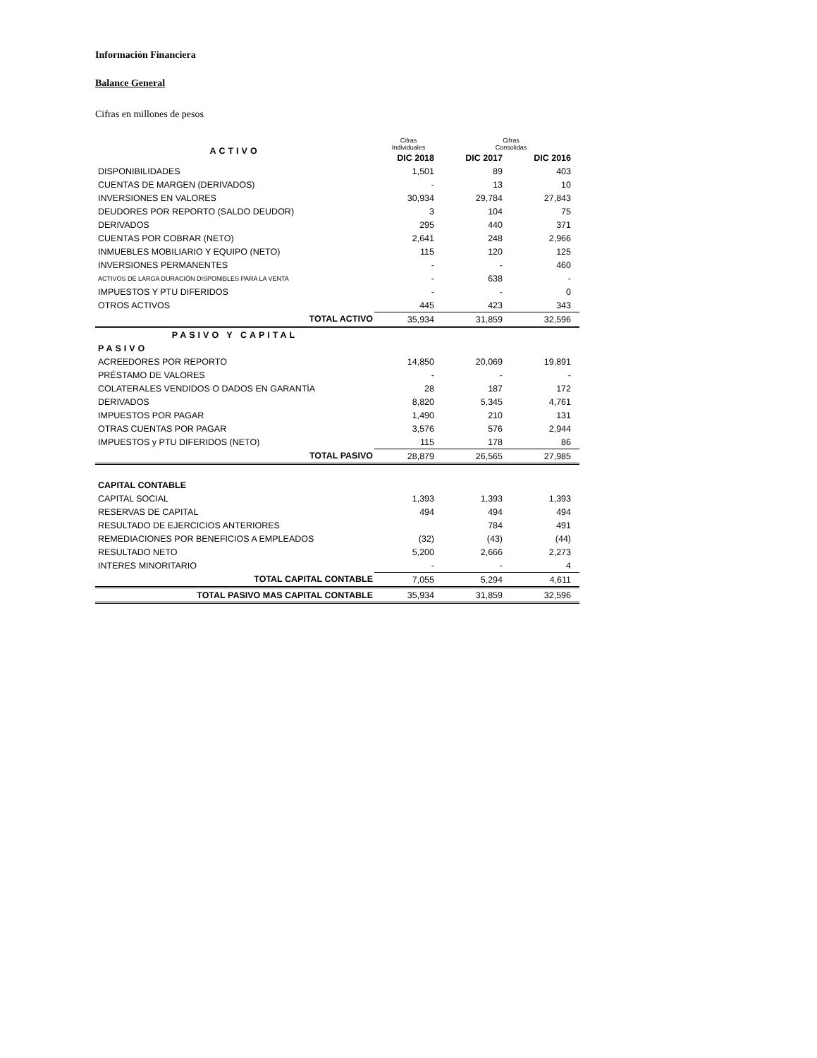Información Financiera
Balance General
Cifras en millones de pesos
| ACTIVO | Cifras Individuales | Cifras Consolidas | |
| | DIC 2018 | DIC 2017 | DIC 2016 |
| DISPONIBILIDADES | 1,501 | 89 | 403 |
| CUENTAS DE MARGEN (DERIVADOS) | - | 13 | 10 |
| INVERSIONES EN VALORES | 30,934 | 29,784 | 27,843 |
| DEUDORES POR REPORTO (SALDO DEUDOR) | 3 | 104 | 75 |
| DERIVADOS | 295 | 440 | 371 |
| CUENTAS POR COBRAR (NETO) | 2,641 | 248 | 2,966 |
| INMUEBLES MOBILIARIO Y EQUIPO (NETO) | 115 | 120 | 125 |
| INVERSIONES PERMANENTES | - | - | 460 |
| ACTIVOS DE LARGA DURACIÓN DISPONIBLES PARA LA VENTA | - | 638 | - |
| IMPUESTOS Y PTU DIFERIDOS | - | - | 0 |
| OTROS ACTIVOS | 445 | 423 | 343 |
| TOTAL ACTIVO | 35,934 | 31,859 | 32,596 |
| PASIVO Y CAPITAL | | | |
| PASIVO | | | |
| ACREEDORES POR REPORTO | 14,850 | 20,069 | 19,891 |
| PRÉSTAMO DE VALORES | - | - | - |
| COLATERALES VENDIDOS O DADOS EN GARANTÍA | 28 | 187 | 172 |
| DERIVADOS | 8,820 | 5,345 | 4,761 |
| IMPUESTOS POR PAGAR | 1,490 | 210 | 131 |
| OTRAS CUENTAS POR PAGAR | 3,576 | 576 | 2,944 |
| IMPUESTOS y PTU DIFERIDOS (NETO) | 115 | 178 | 86 |
| TOTAL PASIVO | 28,879 | 26,565 | 27,985 |
| CAPITAL CONTABLE | | | |
| CAPITAL SOCIAL | 1,393 | 1,393 | 1,393 |
| RESERVAS DE CAPITAL | 494 | 494 | 494 |
| RESULTADO DE EJERCICIOS ANTERIORES | | 784 | 491 |
| REMEDIACIONES POR BENEFICIOS A EMPLEADOS | (32) | (43) | (44) |
| RESULTADO NETO | 5,200 | 2,666 | 2,273 |
| INTERES MINORITARIO | - | - | 4 |
| TOTAL CAPITAL CONTABLE | 7,055 | 5,294 | 4,611 |
| TOTAL PASIVO MAS CAPITAL CONTABLE | 35,934 | 31,859 | 32,596 |